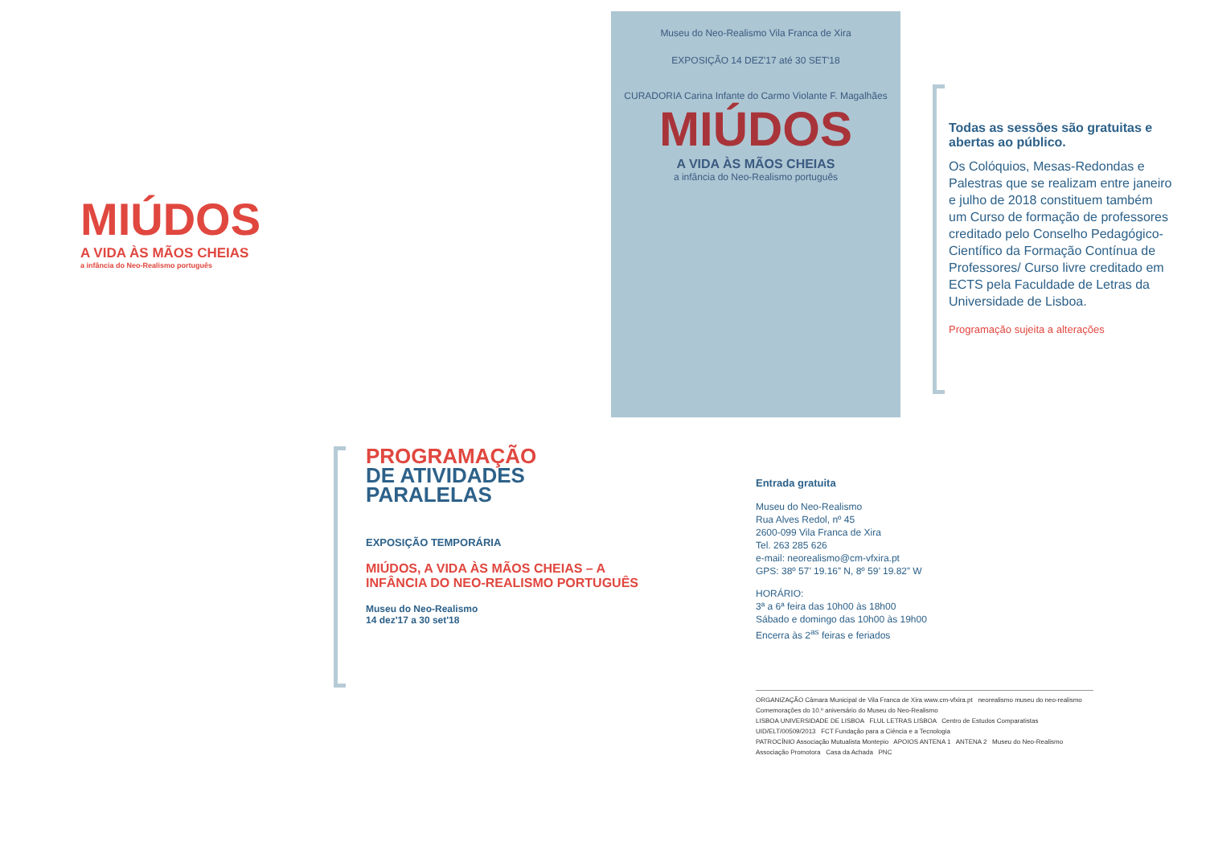MIÚDOS
A VIDA ÀS MÃOS CHEIAS
a infância do Neo-Realismo português
Museu do Neo-Realismo Vila Franca de Xira
EXPOSIÇÃO 14 DEZ'17 até 30 SET'18
CURADORIA Carina Infante do Carmo Violante F. Magalhães
MIÚDOS
A VIDA ÀS MÃOS CHEIAS
a infância do Neo-Realismo português
Todas as sessões são gratuitas e abertas ao público.
Os Colóquios, Mesas-Redondas e Palestras que se realizam entre janeiro e julho de 2018 constituem também um Curso de formação de professores creditado pelo Conselho Pedagógico-Científico da Formação Contínua de Professores/ Curso livre creditado em ECTS pela Faculdade de Letras da Universidade de Lisboa.
Programação sujeita a alterações
PROGRAMAÇÃO
DE ATIVIDADES
PARALELAS
EXPOSIÇÃO TEMPORÁRIA
MIÚDOS, A VIDA ÀS MÃOS CHEIAS – A INFÂNCIA DO NEO-REALISMO PORTUGUÊS
Museu do Neo-Realismo
14 dez'17 a 30 set'18
Entrada gratuita
Museu do Neo-Realismo
Rua Alves Redol, nº 45
2600-099 Vila Franca de Xira
Tel. 263 285 626
e-mail: neorealismo@cm-vfxira.pt
GPS: 38º 57’ 19.16” N, 8º 59’ 19.82” W
HORÁRIO:
3ª a 6ª feira das 10h00 às 18h00
Sábado e domingo das 10h00 às 19h00
Encerra às 2<sup>as</sup> feiras e feriados
ORGANIZAÇÃO Câmara Municipal de Vila Franca de Xira www.cm-vfxira.pt neorealismo museu do neo-realismo Comemorações do 10.º aniversário do Museu do Neo-Realismo
LISBOA UNIVERSIDADE DE LISBOA FLUL LETRAS LISBOA Centro de Estudos Comparatistas UID/ELT/00509/2013 FCT Fundação para a Ciência e a Tecnologia
PATROCÍNIO Associação Mutualista Montepio APOIOS ANTENA 1 ANTENA 2 Museu do Neo-Realismo Associação Promotora Casa da Achada PNC